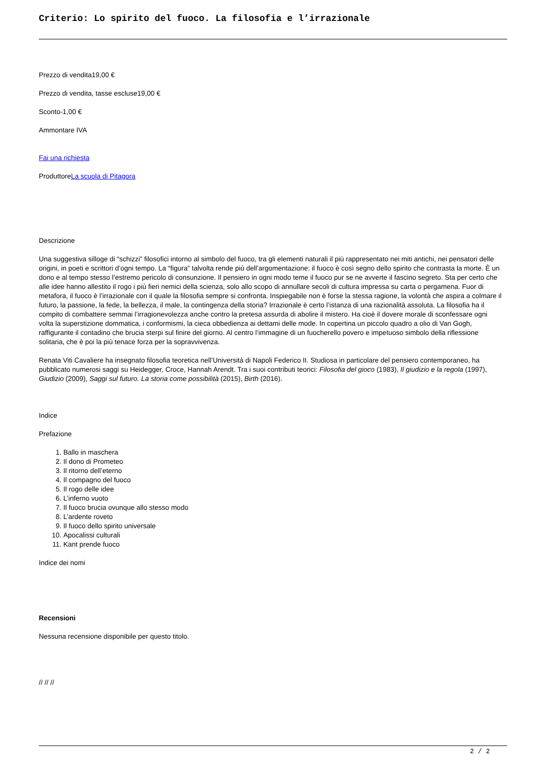Criterio: Lo spirito del fuoco. La filosofia e l’irrazionale
Prezzo di vendita19,00 €
Prezzo di vendita, tasse escluse19,00 €
Sconto-1,00 €
Ammontare IVA
Fai una richiesta
ProduttoreLa scuola di Pitagora
Descrizione
Una suggestiva silloge di “schizzi” filosofici intorno al simbolo del fuoco, tra gli elementi naturali il più rappresentato nei miti antichi, nei pensatori delle origini, in poeti e scrittori d’ogni tempo. La “figura” talvolta rende più dell’argomentazione: il fuoco è così segno dello spirito che contrasta la morte. È un dono e al tempo stesso l’estremo pericolo di consunzione. Il pensiero in ogni modo teme il fuoco pur se ne avverte il fascino segreto. Sta per certo che alle idee hanno allestito il rogo i più fieri nemici della scienza, solo allo scopo di annullare secoli di cultura impressa su carta o pergamena. Fuor di metafora, il fuoco è l’irrazionale con il quale la filosofia sempre si confronta. Inspiegabile non è forse la stessa ragione, la volontà che aspira a colmare il futuro, la passione, la fede, la bellezza, il male, la contingenza della storia? Irrazionale è certo l’istanza di una razionalità assoluta. La filosofia ha il compito di combattere semmai l’irragionevolezza anche contro la pretesa assurda di abolire il mistero. Ha cioè il dovere morale di sconfessare ogni volta la superstizione dommatica, i conformismi, la cieca obbedienza ai dettami delle mode. In copertina un piccolo quadro a olio di Van Gogh, raffigurante il contadino che brucia sterpi sul finire del giorno. Al centro l’immagine di un fuocherello povero e impetuoso simbolo della riflessione solitaria, che è poi la più tenace forza per la sopravvivenza.
Renata Viti Cavaliere ha insegnato filosofia teoretica nell’Università di Napoli Federico II. Studiosa in particolare del pensiero contemporaneo, ha pubblicato numerosi saggi su Heidegger, Croce, Hannah Arendt. Tra i suoi contributi teorici: Filosofia del gioco (1983), Il giudizio e la regola (1997), Giudizio (2009), Saggi sul futuro. La storia come possibilità (2015), Birth (2016).
Indice
Prefazione
1. Ballo in maschera
2. Il dono di Prometeo
3. Il ritorno dell’eterno
4. Il compagno del fuoco
5. Il rogo delle idee
6. L’inferno vuoto
7. Il fuoco brucia ovunque allo stesso modo
8. L’ardente roveto
9. Il fuoco dello spirito universale
10. Apocalissi culturali
11. Kant prende fuoco
Indice dei nomi
Recensioni
Nessuna recensione disponibile per questo titolo.
// // //
2 / 2